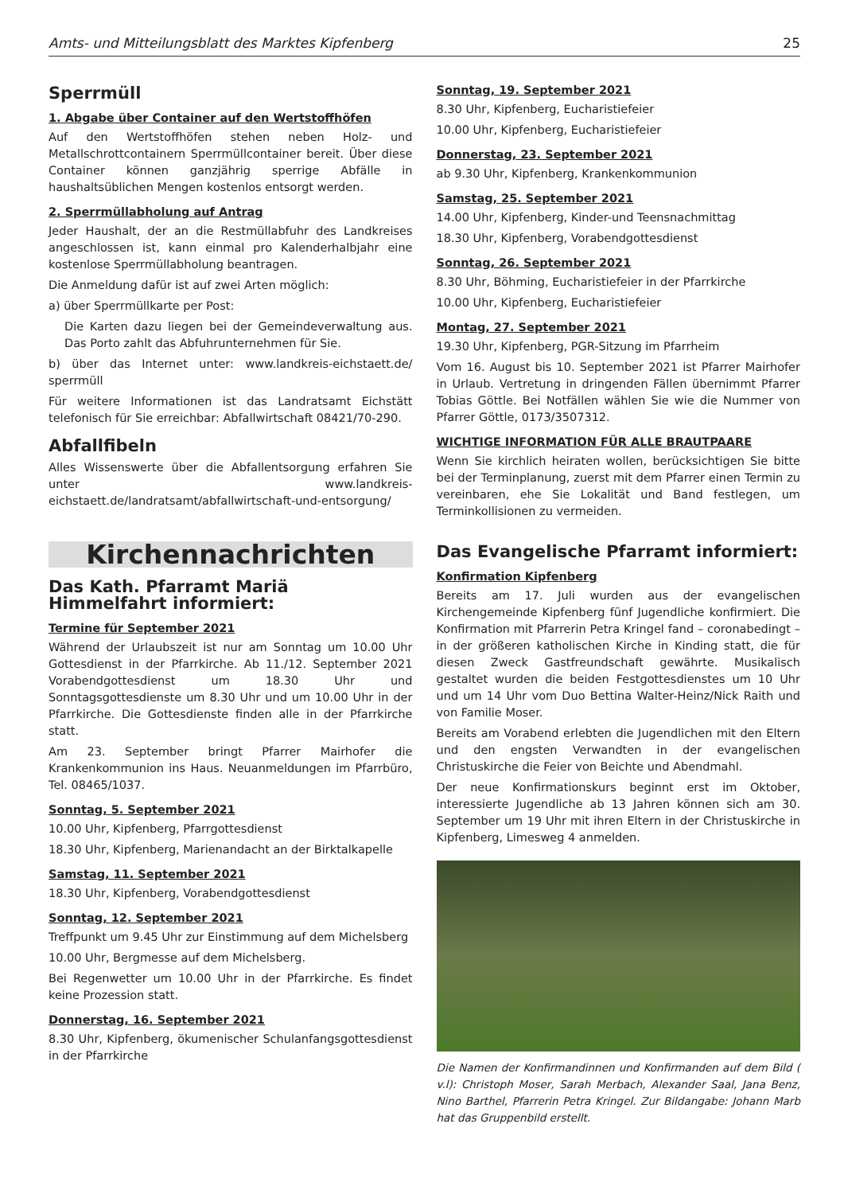Amts- und Mitteilungsblatt des Marktes Kipfenberg 25
Sperrmüll
1. Abgabe über Container auf den Wertstoffhöfen
Auf den Wertstoffhöfen stehen neben Holz- und Metallschrottcontainern Sperrmüllcontainer bereit. Über diese Container können ganzjährig sperrige Abfälle in haushaltsüblichen Mengen kostenlos entsorgt werden.
2. Sperrmüllabholung auf Antrag
Jeder Haushalt, der an die Restmüllabfuhr des Landkreises angeschlossen ist, kann einmal pro Kalenderhalbjahr eine kostenlose Sperrmüllabholung beantragen.
Die Anmeldung dafür ist auf zwei Arten möglich:
a) über Sperrmüllkarte per Post:
Die Karten dazu liegen bei der Gemeindeverwaltung aus. Das Porto zahlt das Abfuhrunternehmen für Sie.
b) über das Internet unter: www.landkreis-eichstaett.de/ sperrmüll
Für weitere Informationen ist das Landratsamt Eichstätt telefonisch für Sie erreichbar: Abfallwirtschaft 08421/70-290.
Abfallfibeln
Alles Wissenswerte über die Abfallentsorgung erfahren Sie unter www.landkreis-eichstaett.de/landratsamt/abfallwirtschaft-und-entsorgung/
Kirchennachrichten
Das Kath. Pfarramt Mariä Himmelfahrt informiert:
Termine für September 2021
Während der Urlaubszeit ist nur am Sonntag um 10.00 Uhr Gottesdienst in der Pfarrkirche. Ab 11./12. September 2021 Vorabendgottesdienst um 18.30 Uhr und Sonntagsgottesdienste um 8.30 Uhr und um 10.00 Uhr in der Pfarrkirche. Die Gottesdienste finden alle in der Pfarrkirche statt.
Am 23. September bringt Pfarrer Mairhofer die Krankenkommunion ins Haus. Neuanmeldungen im Pfarrbüro, Tel. 08465/1037.
Sonntag, 5. September 2021
10.00 Uhr, Kipfenberg, Pfarrgottesdienst
18.30 Uhr, Kipfenberg, Marienandacht an der Birktalkapelle
Samstag, 11. September 2021
18.30 Uhr, Kipfenberg, Vorabendgottesdienst
Sonntag, 12. September 2021
Treffpunkt um 9.45 Uhr zur Einstimmung auf dem Michelsberg
10.00 Uhr, Bergmesse auf dem Michelsberg.
Bei Regenwetter um 10.00 Uhr in der Pfarrkirche. Es findet keine Prozession statt.
Donnerstag, 16. September 2021
8.30 Uhr, Kipfenberg, ökumenischer Schulanfangsgottesdienst in der Pfarrkirche
Sonntag, 19. September 2021
8.30 Uhr, Kipfenberg, Eucharistiefeier
10.00 Uhr, Kipfenberg, Eucharistiefeier
Donnerstag, 23. September 2021
ab 9.30 Uhr, Kipfenberg, Krankenkommunion
Samstag, 25. September 2021
14.00 Uhr, Kipfenberg, Kinder-und Teensnachmittag
18.30 Uhr, Kipfenberg, Vorabendgottesdienst
Sonntag, 26. September 2021
8.30 Uhr, Böhming, Eucharistiefeier in der Pfarrkirche
10.00 Uhr, Kipfenberg, Eucharistiefeier
Montag, 27. September 2021
19.30 Uhr, Kipfenberg, PGR-Sitzung im Pfarrheim
Vom 16. August bis 10. September 2021 ist Pfarrer Mairhofer in Urlaub. Vertretung in dringenden Fällen übernimmt Pfarrer Tobias Göttle. Bei Notfällen wählen Sie wie die Nummer von Pfarrer Göttle, 0173/3507312.
WICHTIGE INFORMATION FÜR ALLE BRAUTPAARE
Wenn Sie kirchlich heiraten wollen, berücksichtigen Sie bitte bei der Terminplanung, zuerst mit dem Pfarrer einen Termin zu vereinbaren, ehe Sie Lokalität und Band festlegen, um Terminkollisionen zu vermeiden.
Das Evangelische Pfarramt informiert:
Konfirmation Kipfenberg
Bereits am 17. Juli wurden aus der evangelischen Kirchengemeinde Kipfenberg fünf Jugendliche konfirmiert. Die Konfirmation mit Pfarrerin Petra Kringel fand – coronabedingt – in der größeren katholischen Kirche in Kinding statt, die für diesen Zweck Gastfreundschaft gewährte. Musikalisch gestaltet wurden die beiden Festgottesdienstes um 10 Uhr und um 14 Uhr vom Duo Bettina Walter-Heinz/Nick Raith und von Familie Moser.
Bereits am Vorabend erlebten die Jugendlichen mit den Eltern und den engsten Verwandten in der evangelischen Christuskirche die Feier von Beichte und Abendmahl.
Der neue Konfirmationskurs beginnt erst im Oktober, interessierte Jugendliche ab 13 Jahren können sich am 30. September um 19 Uhr mit ihren Eltern in der Christuskirche in Kipfenberg, Limesweg 4 anmelden.
Die Namen der Konfirmandinnen und Konfirmanden auf dem Bild ( v.l): Christoph Moser, Sarah Merbach, Alexander Saal, Jana Benz, Nino Barthel, Pfarrerin Petra Kringel. Zur Bildangabe: Johann Marb hat das Gruppenbild erstellt.